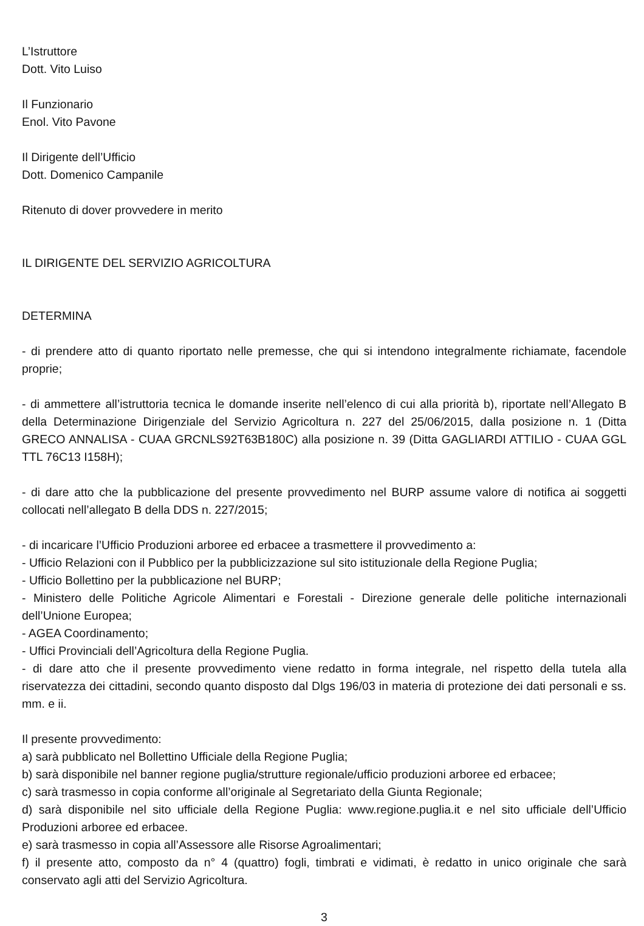L’Istruttore
Dott. Vito Luiso
Il Funzionario
Enol. Vito Pavone
Il Dirigente dell’Ufficio
Dott. Domenico Campanile
Ritenuto di dover provvedere in merito
IL DIRIGENTE DEL SERVIZIO AGRICOLTURA
DETERMINA
- di prendere atto di quanto riportato nelle premesse, che qui si intendono integralmente richiamate, facendole proprie;
- di ammettere all’istruttoria tecnica le domande inserite nell’elenco di cui alla priorità b), riportate nell’Allegato B della Determinazione Dirigenziale del Servizio Agricoltura n. 227 del 25/06/2015, dalla posizione n. 1 (Ditta GRECO ANNALISA - CUAA GRCNLS92T63B180C) alla posizione n. 39 (Ditta GAGLIARDI ATTILIO - CUAA GGL TTL 76C13 I158H);
- di dare atto che la pubblicazione del presente provvedimento nel BURP assume valore di notifica ai soggetti collocati nell’allegato B della DDS n. 227/2015;
- di incaricare l’Ufficio Produzioni arboree ed erbacee a trasmettere il provvedimento a:
- Ufficio Relazioni con il Pubblico per la pubblicizzazione sul sito istituzionale della Regione Puglia;
- Ufficio Bollettino per la pubblicazione nel BURP;
- Ministero delle Politiche Agricole Alimentari e Forestali - Direzione generale delle politiche internazionali dell’Unione Europea;
- AGEA Coordinamento;
- Uffici Provinciali dell’Agricoltura della Regione Puglia.
- di dare atto che il presente provvedimento viene redatto in forma integrale, nel rispetto della tutela alla riservatezza dei cittadini, secondo quanto disposto dal Dlgs 196/03 in materia di protezione dei dati personali e ss. mm. e ii.
Il presente provvedimento:
a) sarà pubblicato nel Bollettino Ufficiale della Regione Puglia;
b) sarà disponibile nel banner regione puglia/strutture regionale/ufficio produzioni arboree ed erbacee;
c) sarà trasmesso in copia conforme all’originale al Segretariato della Giunta Regionale;
d) sarà disponibile nel sito ufficiale della Regione Puglia: www.regione.puglia.it e nel sito ufficiale dell’Ufficio Produzioni arboree ed erbacee.
e) sarà trasmesso in copia all’Assessore alle Risorse Agroalimentari;
f) il presente atto, composto da n° 4 (quattro) fogli, timbrati e vidimati, è redatto in unico originale che sarà conservato agli atti del Servizio Agricoltura.
3